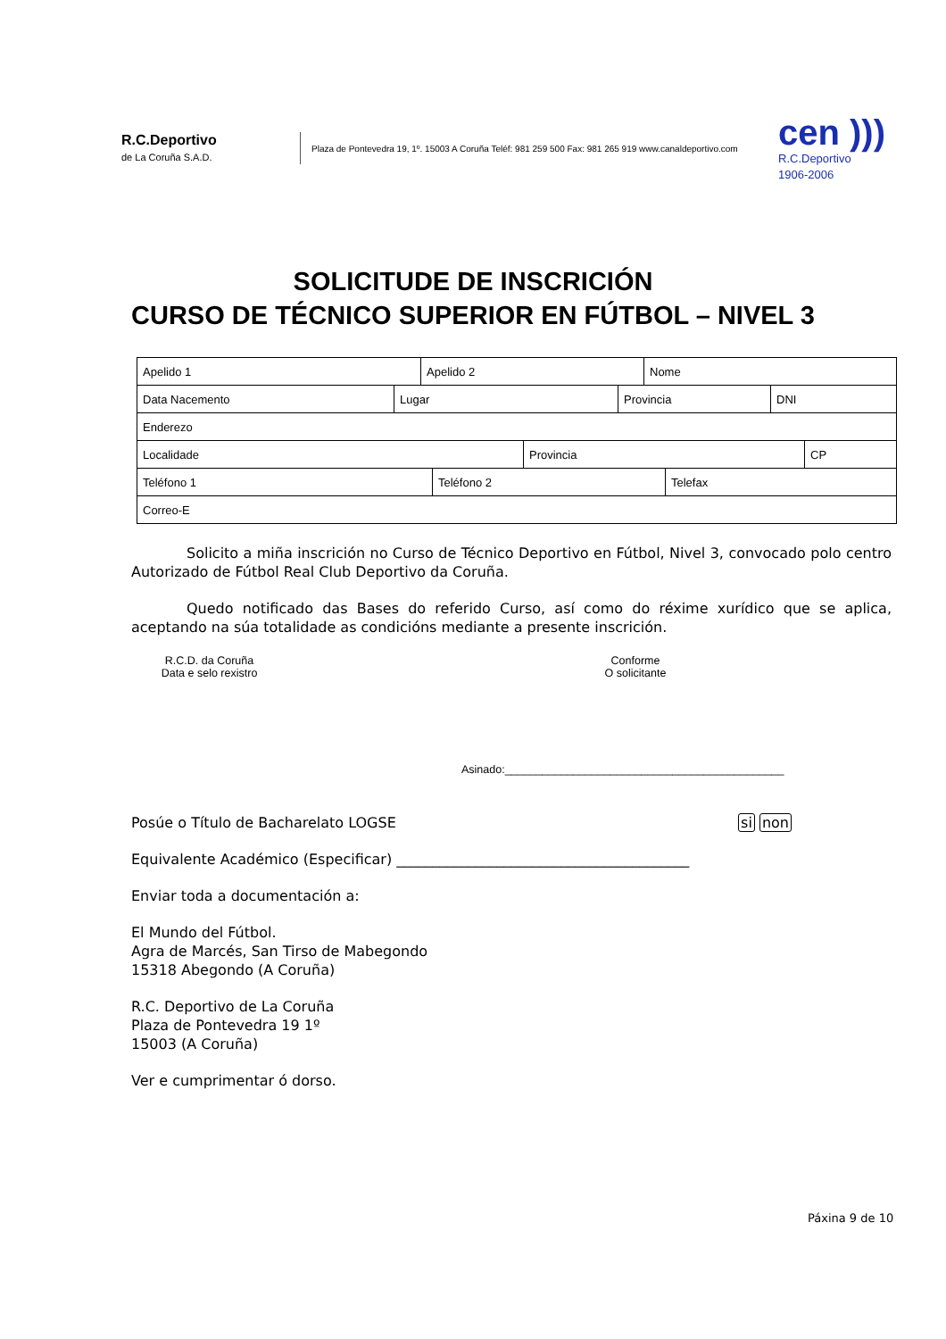R.C.Deportivo
de La Coruña S.A.D.
Plaza de Pontevedra 19, 1º. 15003 A Coruña Teléf: 981 259 500 Fax: 981 265 919 www.canaldeportivo.com
cen )))
R.C.Deportivo
1906-2006
SOLICITUDE DE INSCRICIÓN
CURSO DE TÉCNICO SUPERIOR EN FÚTBOL – NIVEL 3
| Apelido 1 | Apelido 2 | Nome |
| Data Nacemento | Lugar | Provincia | DNI |
| Enderezo |
| Localidade | Provincia | CP |
| Teléfono 1 | Teléfono 2 | Telefax |
| Correo-E |
Solicito a miña inscrición no Curso de Técnico Deportivo en Fútbol, Nivel 3, convocado polo centro Autorizado de Fútbol Real Club Deportivo da Coruña.
Quedo notificado das Bases do referido Curso, así como do réxime xurídico que se aplica, aceptando na súa totalidade as condicións mediante a presente inscrición.
R.C.D. da Coruña
Data e selo rexistro
Conforme
O solicitante
Asinado:_____________________________________________
Posúe o Título de Bacharelato LOGSE si non
Equivalente Académico (Especificar) _________________________________________
Enviar toda a documentación a:
El Mundo del Fútbol.
Agra de Marcés, San Tirso de Mabegondo
15318 Abegondo (A Coruña)
R.C. Deportivo de La Coruña
Plaza de Pontevedra 19 1º
15003 (A Coruña)
Ver e cumprimentar ó dorso.
Páxina 9 de 10